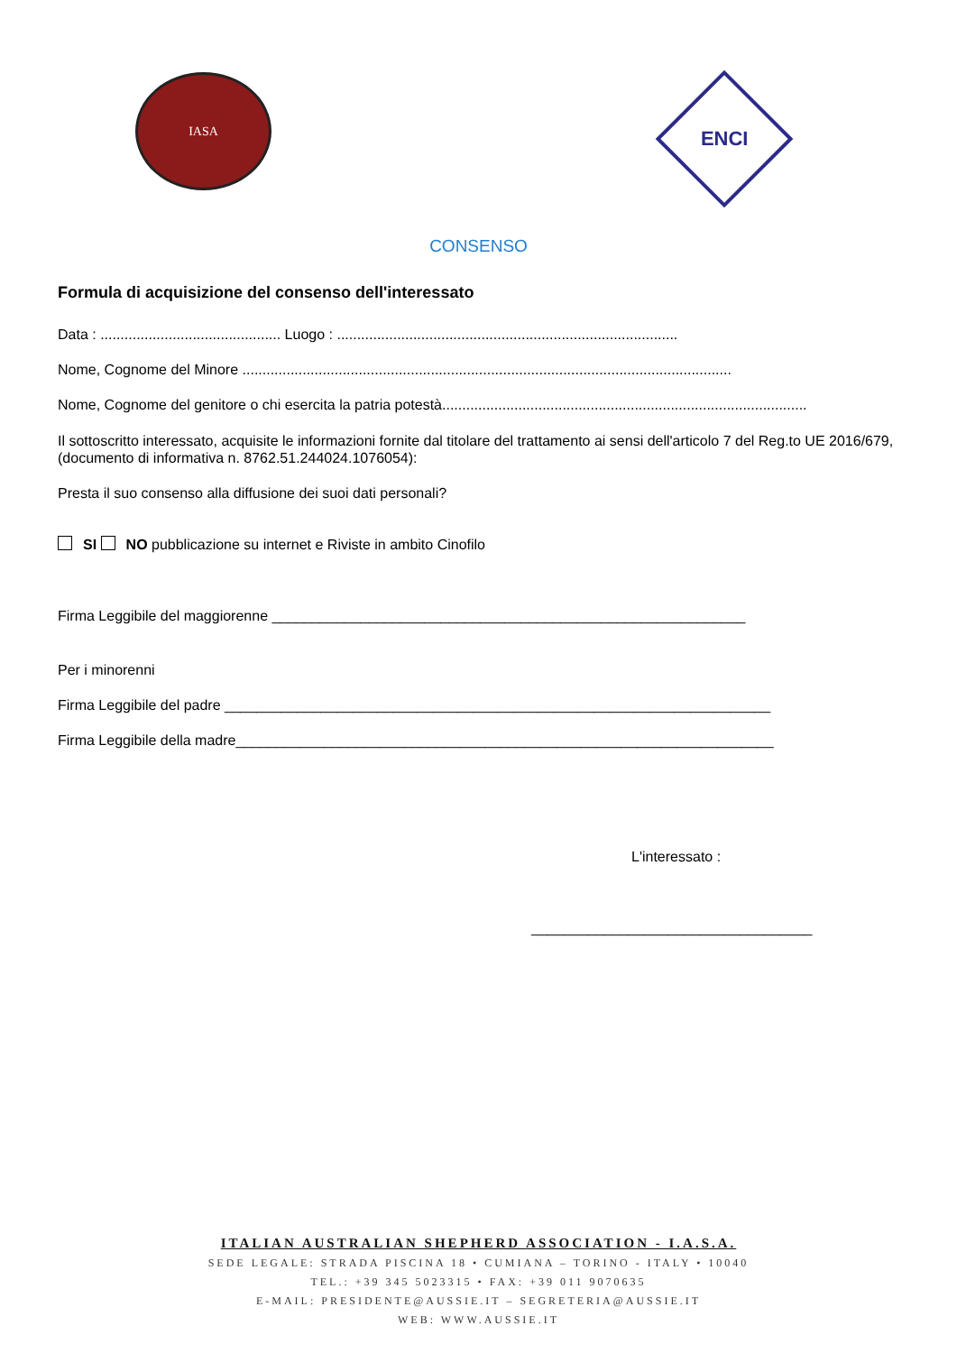IASA
ENCI
CONSENSO
Formula di acquisizione del consenso dell'interessato
Data : ............................................. Luogo : .....................................................................................
Nome, Cognome del Minore ..........................................................................................................................
Nome, Cognome del genitore o chi esercita la patria potestà...........................................................................................
Il sottoscritto interessato, acquisite le informazioni fornite dal titolare del trattamento ai sensi dell'articolo 7 del Reg.to UE 2016/679, (documento di informativa n. 8762.51.244024.1076054):
Presta il suo consenso alla diffusione dei suoi dati personali?
SI NO pubblicazione su internet e Riviste in ambito Cinofilo
Firma Leggibile del maggiorenne ___________________________________________________________
Per i minorenni
Firma Leggibile del padre ____________________________________________________________________
Firma Leggibile della madre___________________________________________________________________
L'interessato :
___________________________________
ITALIAN AUSTRALIAN SHEPHERD ASSOCIATION - I.A.S.A.
SEDE LEGALE: STRADA PISCINA 18 • CUMIANA – TORINO - ITALY • 10040
TEL.: +39 345 5023315 • FAX: +39 011 9070635
E-MAIL: PRESIDENTE@AUSSIE.IT – SEGRETERIA@AUSSIE.IT
WEB: WWW.AUSSIE.IT